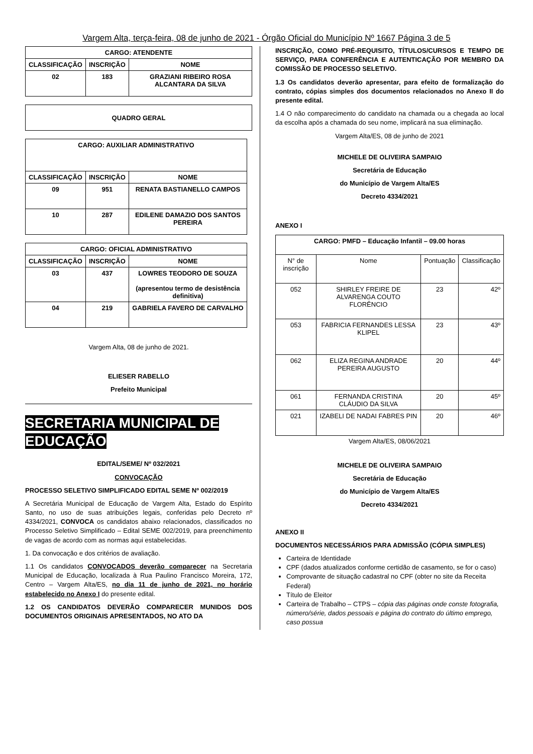Vargem Alta, terça-feira, 08 de junho de 2021 - Órgão Oficial do Município Nº 1667 Página 3 de 5
| CARGO: ATENDENTE | | |
| CLASSIFICAÇÃO | INSCRIÇÃO | NOME |
| 02 | 183 | GRAZIANI RIBEIRO ROSA ALCANTARA DA SILVA |
| QUADRO GERAL |
| CARGO: AUXILIAR ADMINISTRATIVO | | |
| CLASSIFICAÇÃO | INSCRIÇÃO | NOME |
| 09 | 951 | RENATA BASTIANELLO CAMPOS |
| 10 | 287 | EDILENE DAMAZIO DOS SANTOS PEREIRA |
| CARGO: OFICIAL ADMINISTRATIVO | | |
| CLASSIFICAÇÃO | INSCRIÇÃO | NOME |
| 03 | 437 | LOWRES TEODORO DE SOUZA (apresentou termo de desistência definitiva) |
| 04 | 219 | GABRIELA FAVERO DE CARVALHO |
Vargem Alta, 08 de junho de 2021.
ELIESER RABELLO
Prefeito Municipal
SECRETARIA MUNICIPAL DE
EDUCAÇÃO
EDITAL/SEME/ Nº 032/2021
CONVOCAÇÃO
PROCESSO SELETIVO SIMPLIFICADO EDITAL SEME Nº 002/2019
A Secretária Municipal de Educação de Vargem Alta, Estado do Espírito Santo, no uso de suas atribuições legais, conferidas pelo Decreto nº 4334/2021, CONVOCA os candidatos abaixo relacionados, classificados no Processo Seletivo Simplificado – Edital SEME 002/2019, para preenchimento de vagas de acordo com as normas aqui estabelecidas.
1. Da convocação e dos critérios de avaliação.
1.1 Os candidatos CONVOCADOS deverão comparecer na Secretaria Municipal de Educação, localizada à Rua Paulino Francisco Moreira, 172, Centro – Vargem Alta/ES, no dia 11 de junho de 2021, no horário estabelecido no Anexo I do presente edital.
1.2 OS CANDIDATOS DEVERÃO COMPARECER MUNIDOS DOS DOCUMENTOS ORIGINAIS APRESENTADOS, NO ATO DA
INSCRIÇÃO, COMO PRÉ-REQUISITO, TÍTULOS/CURSOS E TEMPO DE SERVIÇO, PARA CONFERÊNCIA E AUTENTICAÇÃO POR MEMBRO DA COMISSÃO DE PROCESSO SELETIVO.
1.3 Os candidatos deverão apresentar, para efeito de formalização do contrato, cópias simples dos documentos relacionados no Anexo II do presente edital.
1.4 O não comparecimento do candidato na chamada ou a chegada ao local da escolha após a chamada do seu nome, implicará na sua eliminação.
Vargem Alta/ES, 08 de junho de 2021
MICHELE DE OLIVEIRA SAMPAIO
Secretária de Educação
do Município de Vargem Alta/ES
Decreto 4334/2021
ANEXO I
| CARGO: PMFD – Educação Infantil – 09.00 horas | | | |
| N° de inscrição | Nome | Pontuação | Classificação |
| 052 | SHIRLEY FREIRE DE ALVARENGA COUTO FLORÊNCIO | 23 | 42º |
| 053 | FABRICIA FERNANDES LESSA KLIPEL | 23 | 43º |
| 062 | ELIZA REGINA ANDRADE PEREIRA AUGUSTO | 20 | 44º |
| 061 | FERNANDA CRISTINA CLÁUDIO DA SILVA | 20 | 45º |
| 021 | IZABELI DE NADAI FABRES PIN | 20 | 46º |
Vargem Alta/ES, 08/06/2021
MICHELE DE OLIVEIRA SAMPAIO
Secretária de Educação
do Município de Vargem Alta/ES
Decreto 4334/2021
ANEXO II
DOCUMENTOS NECESSÁRIOS PARA ADMISSÃO (CÓPIA SIMPLES)
Carteira de Identidade
CPF (dados atualizados conforme certidão de casamento, se for o caso)
Comprovante de situação cadastral no CPF (obter no site da Receita Federal)
Título de Eleitor
Carteira de Trabalho – CTPS – cópia das páginas onde conste fotografia, número/série, dados pessoais e página do contrato do último emprego, caso possua